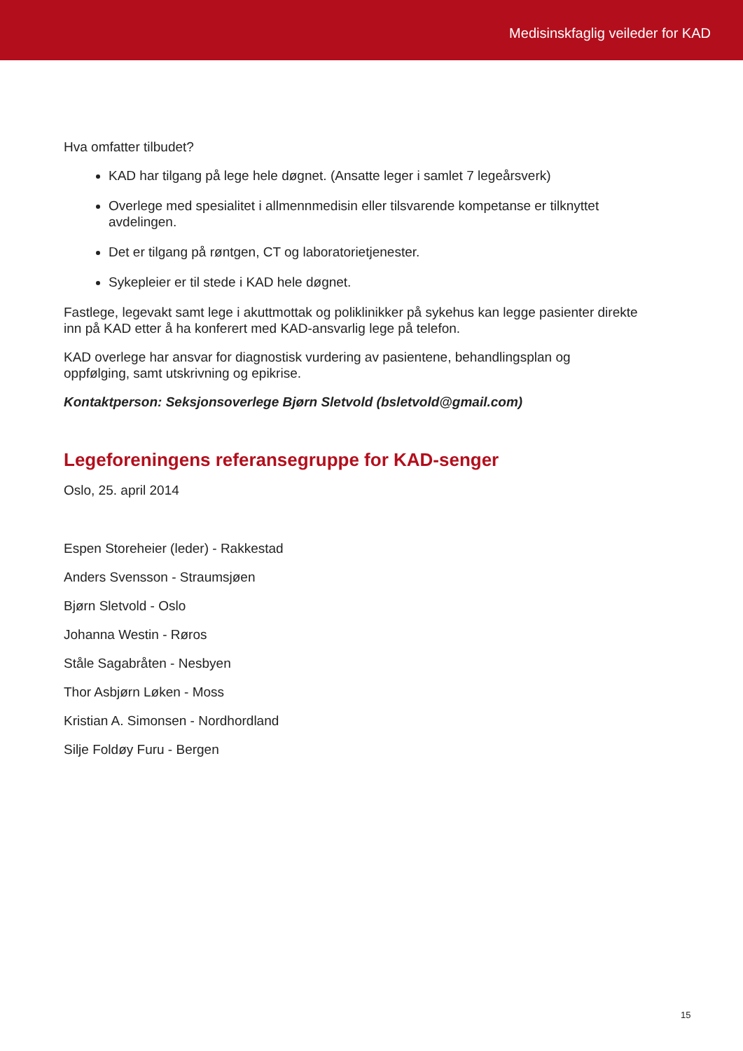Medisinskfaglig veileder for KAD
Hva omfatter tilbudet?
KAD har tilgang på lege hele døgnet. (Ansatte leger i samlet 7 legeårsverk)
Overlege med spesialitet i allmennmedisin eller tilsvarende kompetanse er tilknyttet avdelingen.
Det er tilgang på røntgen, CT og laboratorietjenester.
Sykepleier er til stede i KAD hele døgnet.
Fastlege, legevakt samt lege i akuttmottak og poliklinikker på sykehus kan legge pasienter direkte inn på KAD etter å ha konferert med KAD-ansvarlig lege på telefon.
KAD overlege har ansvar for diagnostisk vurdering av pasientene, behandlingsplan og oppfølging, samt utskrivning og epikrise.
Kontaktperson: Seksjonsoverlege Bjørn Sletvold (bsletvold@gmail.com)
Legeforeningens referansegruppe for KAD-senger
Oslo, 25. april 2014
Espen Storeheier (leder) - Rakkestad
Anders Svensson - Straumsjøen
Bjørn Sletvold - Oslo
Johanna Westin - Røros
Ståle Sagabråten - Nesbyen
Thor Asbjørn Løken - Moss
Kristian A. Simonsen - Nordhordland
Silje Foldøy Furu - Bergen
15